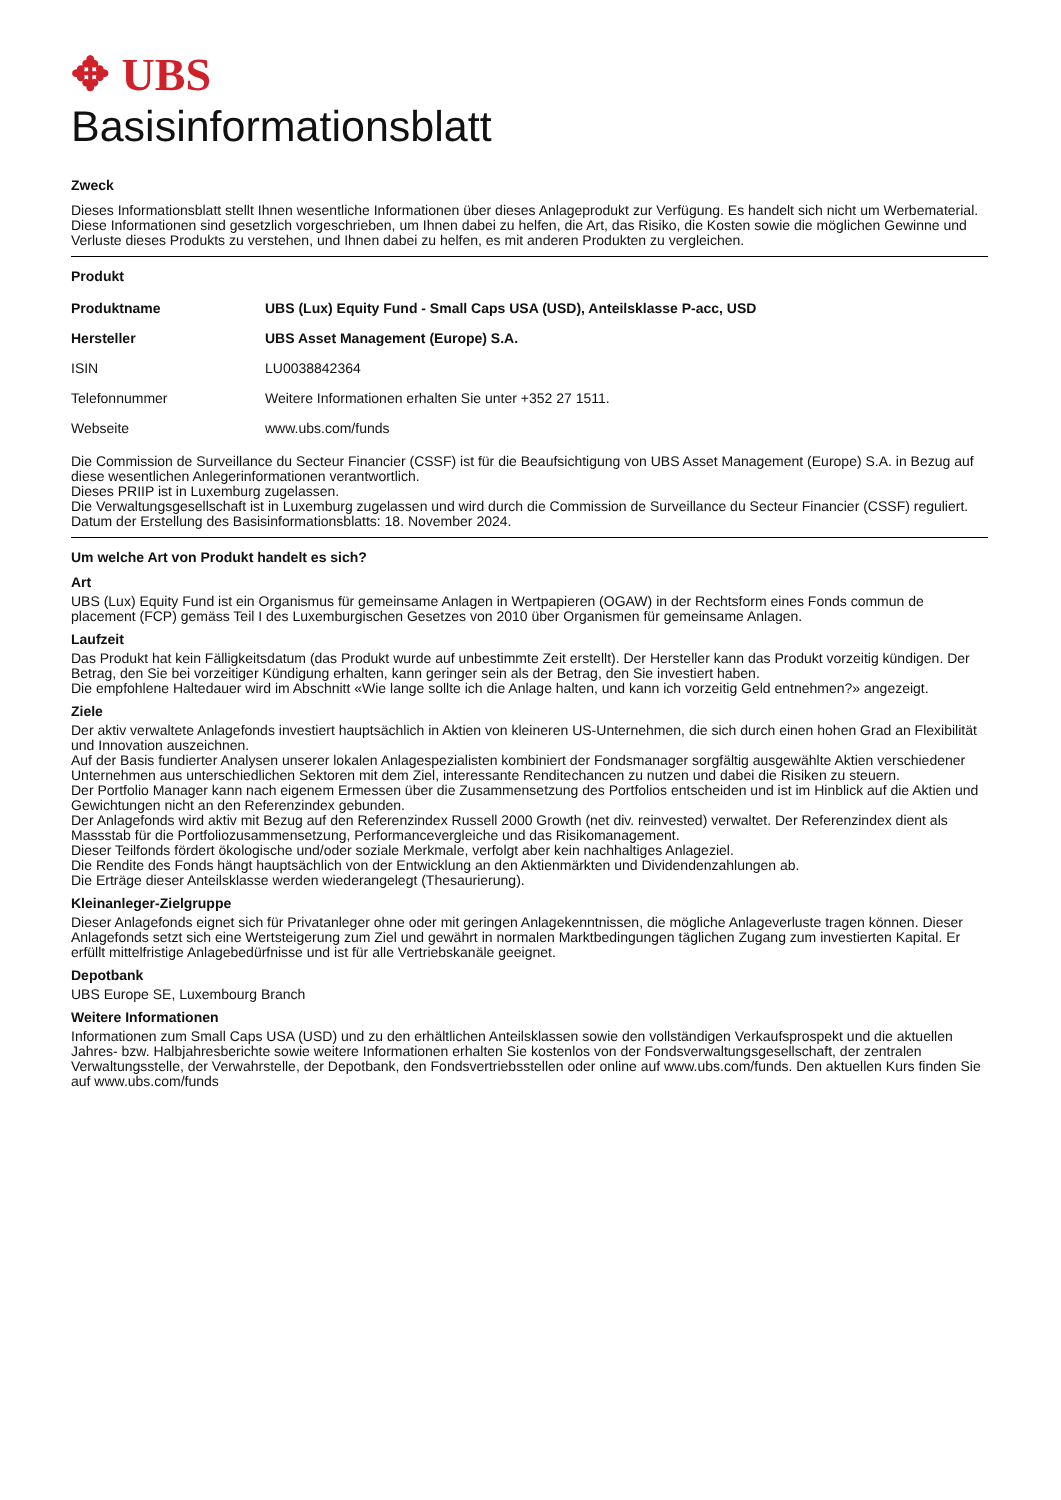✥ UBS
Basisinformationsblatt
Zweck
Dieses Informationsblatt stellt Ihnen wesentliche Informationen über dieses Anlageprodukt zur Verfügung. Es handelt sich nicht um Werbematerial. Diese Informationen sind gesetzlich vorgeschrieben, um Ihnen dabei zu helfen, die Art, das Risiko, die Kosten sowie die möglichen Gewinne und Verluste dieses Produkts zu verstehen, und Ihnen dabei zu helfen, es mit anderen Produkten zu vergleichen.
Produkt
| Produktname | UBS (Lux) Equity Fund - Small Caps USA (USD), Anteilsklasse P-acc, USD |
| Hersteller | UBS Asset Management (Europe) S.A. |
| ISIN | LU0038842364 |
| Telefonnummer | Weitere Informationen erhalten Sie unter +352 27 1511. |
| Webseite | www.ubs.com/funds |
Die Commission de Surveillance du Secteur Financier (CSSF) ist für die Beaufsichtigung von UBS Asset Management (Europe) S.A. in Bezug auf diese wesentlichen Anlegerinformationen verantwortlich.
Dieses PRIIP ist in Luxemburg zugelassen.
Die Verwaltungsgesellschaft ist in Luxemburg zugelassen und wird durch die Commission de Surveillance du Secteur Financier (CSSF) reguliert.
Datum der Erstellung des Basisinformationsblatts: 18. November 2024.
Um welche Art von Produkt handelt es sich?
Art
UBS (Lux) Equity Fund ist ein Organismus für gemeinsame Anlagen in Wertpapieren (OGAW) in der Rechtsform eines Fonds commun de placement (FCP) gemäss Teil I des Luxemburgischen Gesetzes von 2010 über Organismen für gemeinsame Anlagen.
Laufzeit
Das Produkt hat kein Fälligkeitsdatum (das Produkt wurde auf unbestimmte Zeit erstellt). Der Hersteller kann das Produkt vorzeitig kündigen. Der Betrag, den Sie bei vorzeitiger Kündigung erhalten, kann geringer sein als der Betrag, den Sie investiert haben.
Die empfohlene Haltedauer wird im Abschnitt «Wie lange sollte ich die Anlage halten, und kann ich vorzeitig Geld entnehmen?» angezeigt.
Ziele
Der aktiv verwaltete Anlagefonds investiert hauptsächlich in Aktien von kleineren US-Unternehmen, die sich durch einen hohen Grad an Flexibilität und Innovation auszeichnen.
Auf der Basis fundierter Analysen unserer lokalen Anlagespezialisten kombiniert der Fondsmanager sorgfältig ausgewählte Aktien verschiedener Unternehmen aus unterschiedlichen Sektoren mit dem Ziel, interessante Renditechancen zu nutzen und dabei die Risiken zu steuern.
Der Portfolio Manager kann nach eigenem Ermessen über die Zusammensetzung des Portfolios entscheiden und ist im Hinblick auf die Aktien und Gewichtungen nicht an den Referenzindex gebunden.
Der Anlagefonds wird aktiv mit Bezug auf den Referenzindex Russell 2000 Growth (net div. reinvested) verwaltet. Der Referenzindex dient als Massstab für die Portfoliozusammensetzung, Performancevergleiche und das Risikomanagement.
Dieser Teilfonds fördert ökologische und/oder soziale Merkmale, verfolgt aber kein nachhaltiges Anlageziel.
Die Rendite des Fonds hängt hauptsächlich von der Entwicklung an den Aktienmärkten und Dividendenzahlungen ab.
Die Erträge dieser Anteilsklasse werden wiederangelegt (Thesaurierung).
Kleinanleger-Zielgruppe
Dieser Anlagefonds eignet sich für Privatanleger ohne oder mit geringen Anlagekenntnissen, die mögliche Anlageverluste tragen können. Dieser Anlagefonds setzt sich eine Wertsteigerung zum Ziel und gewährt in normalen Marktbedingungen täglichen Zugang zum investierten Kapital. Er erfüllt mittelfristige Anlagebedürfnisse und ist für alle Vertriebskanäle geeignet.
Depotbank
UBS Europe SE, Luxembourg Branch
Weitere Informationen
Informationen zum Small Caps USA (USD) und zu den erhältlichen Anteilsklassen sowie den vollständigen Verkaufsprospekt und die aktuellen Jahres- bzw. Halbjahresberichte sowie weitere Informationen erhalten Sie kostenlos von der Fondsverwaltungsgesellschaft, der zentralen Verwaltungsstelle, der Verwahrstelle, der Depotbank, den Fondsvertriebsstellen oder online auf www.ubs.com/funds. Den aktuellen Kurs finden Sie auf www.ubs.com/funds